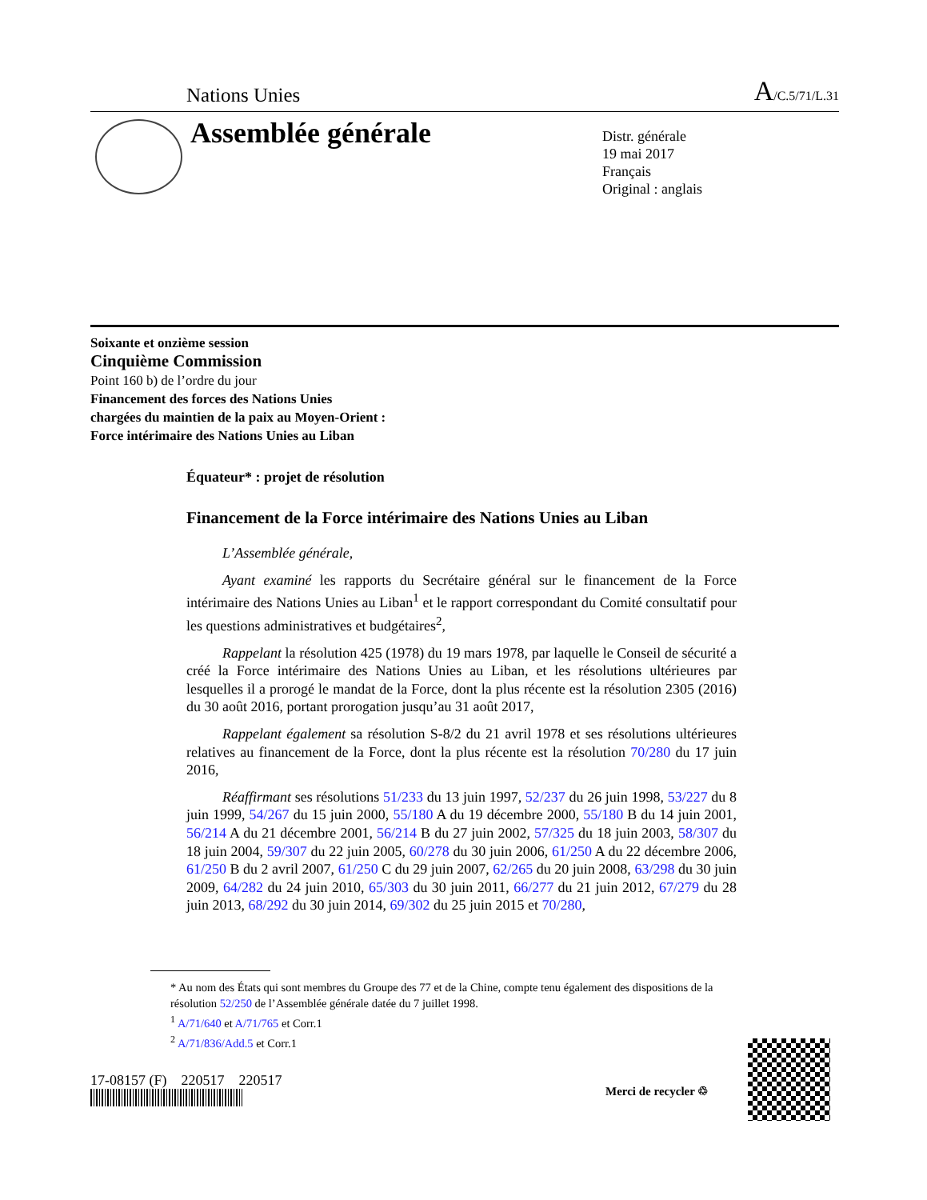Nations Unies A/C.5/71/L.31
Assemblée générale
Distr. générale
19 mai 2017
Français
Original : anglais
Soixante et onzième session
Cinquième Commission
Point 160 b) de l’ordre du jour
Financement des forces des Nations Unies
chargées du maintien de la paix au Moyen-Orient :
Force intérimaire des Nations Unies au Liban
Équateur* : projet de résolution
Financement de la Force intérimaire des Nations Unies au Liban
L’Assemblée générale,
Ayant examiné les rapports du Secrétaire général sur le financement de la Force intérimaire des Nations Unies au Liban<sup>1</sup> et le rapport correspondant du Comité consultatif pour les questions administratives et budgétaires<sup>2</sup>,
Rappelant la résolution 425 (1978) du 19 mars 1978, par laquelle le Conseil de sécurité a créé la Force intérimaire des Nations Unies au Liban, et les résolutions ultérieures par lesquelles il a prorogé le mandat de la Force, dont la plus récente est la résolution 2305 (2016) du 30 août 2016, portant prorogation jusqu’au 31 août 2017,
Rappelant également sa résolution S-8/2 du 21 avril 1978 et ses résolutions ultérieures relatives au financement de la Force, dont la plus récente est la résolution 70/280 du 17 juin 2016,
Réaffirmant ses résolutions 51/233 du 13 juin 1997, 52/237 du 26 juin 1998, 53/227 du 8 juin 1999, 54/267 du 15 juin 2000, 55/180 A du 19 décembre 2000, 55/180 B du 14 juin 2001, 56/214 A du 21 décembre 2001, 56/214 B du 27 juin 2002, 57/325 du 18 juin 2003, 58/307 du 18 juin 2004, 59/307 du 22 juin 2005, 60/278 du 30 juin 2006, 61/250 A du 22 décembre 2006, 61/250 B du 2 avril 2007, 61/250 C du 29 juin 2007, 62/265 du 20 juin 2008, 63/298 du 30 juin 2009, 64/282 du 24 juin 2010, 65/303 du 30 juin 2011, 66/277 du 21 juin 2012, 67/279 du 28 juin 2013, 68/292 du 30 juin 2014, 69/302 du 25 juin 2015 et 70/280,
* Au nom des États qui sont membres du Groupe des 77 et de la Chine, compte tenu également des dispositions de la résolution 52/250 de l’Assemblée générale datée du 7 juillet 1998.
<sup>1</sup> A/71/640 et A/71/765 et Corr.1
<sup>2</sup> A/71/836/Add.5 et Corr.1
17-08157 (F) 220517 220517
Merci de recycler ♲